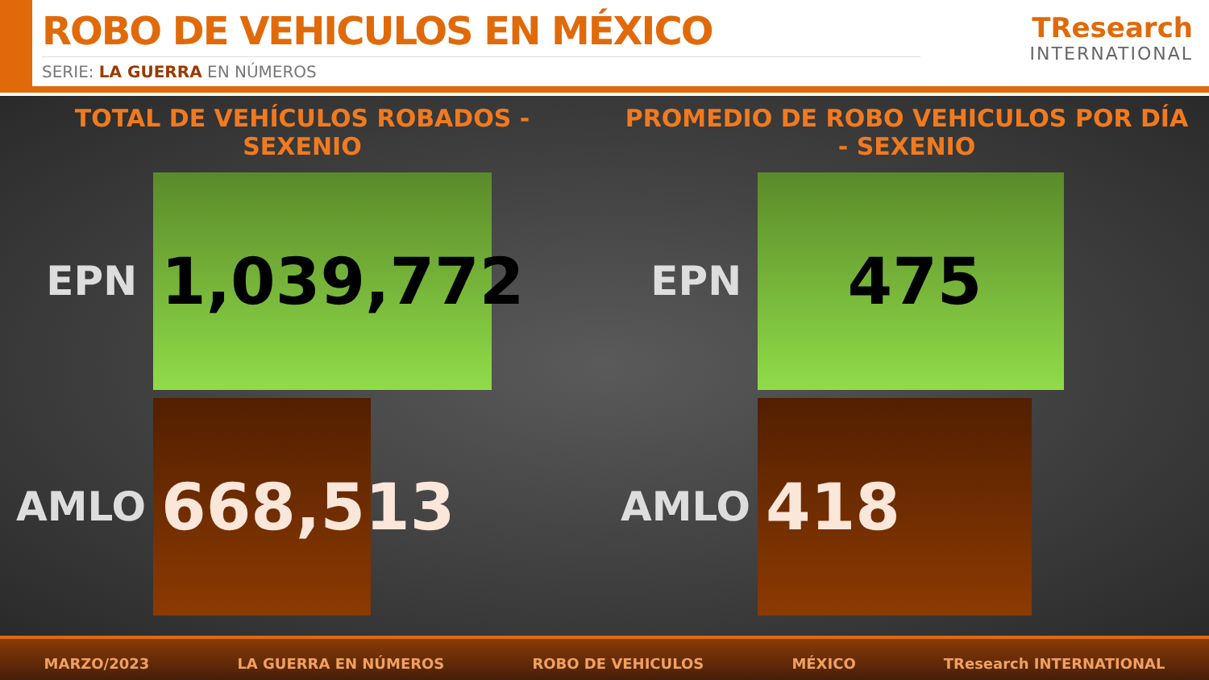ROBO DE VEHICULOS EN MÉXICO
SERIE: LA GUERRA EN NÚMEROS
TResearch
INTERNATIONAL
TOTAL DE VEHÍCULOS ROBADOS - SEXENIO
EPN
1,039,772
AMLO
668,513
PROMEDIO DE ROBO VEHICULOS POR DÍA - SEXENIO
EPN
475
AMLO
418
MARZO/2023 LA GUERRA EN NÚMEROS ROBO DE VEHICULOS MÉXICO TResearch INTERNATIONAL